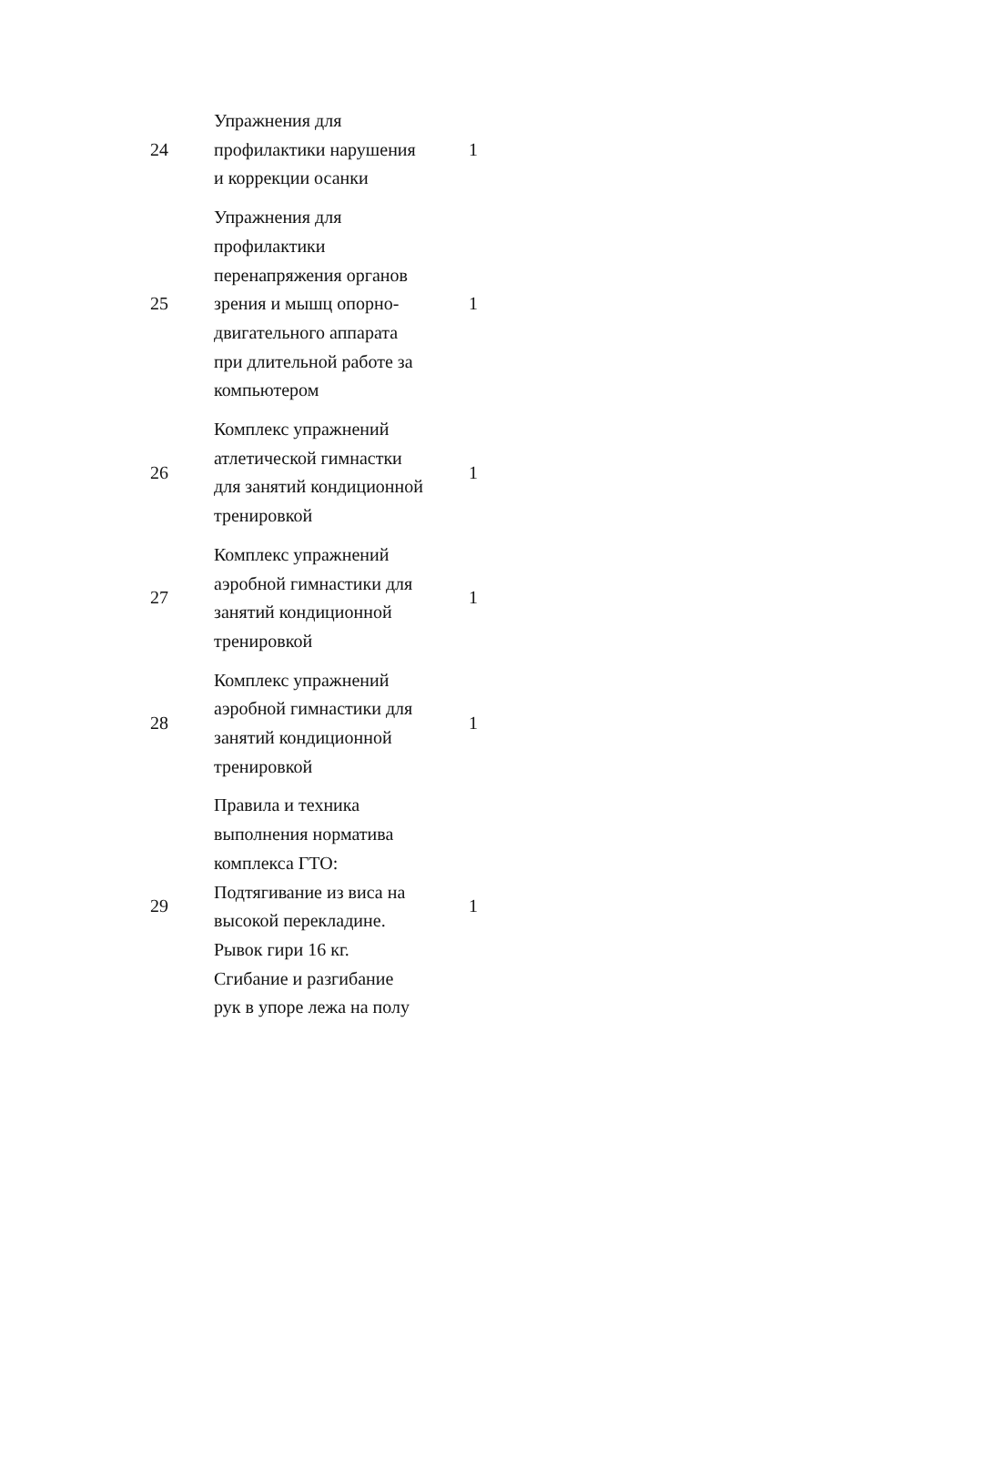| 24 | Упражнения для профилактики нарушения и коррекции осанки | 1 |
| 25 | Упражнения для профилактики перенапряжения органов зрения и мышц опорно-двигательного аппарата при длительной работе за компьютером | 1 |
| 26 | Комплекс упражнений атлетической гимнастки для занятий кондиционной тренировкой | 1 |
| 27 | Комплекс упражнений аэробной гимнастики для занятий кондиционной тренировкой | 1 |
| 28 | Комплекс упражнений аэробной гимнастики для занятий кондиционной тренировкой | 1 |
| 29 | Правила и техника выполнения норматива комплекса ГТО: Подтягивание из виса на высокой перекладине. Рывок гири 16 кг. Сгибание и разгибание рук в упоре лежа на полу | 1 |